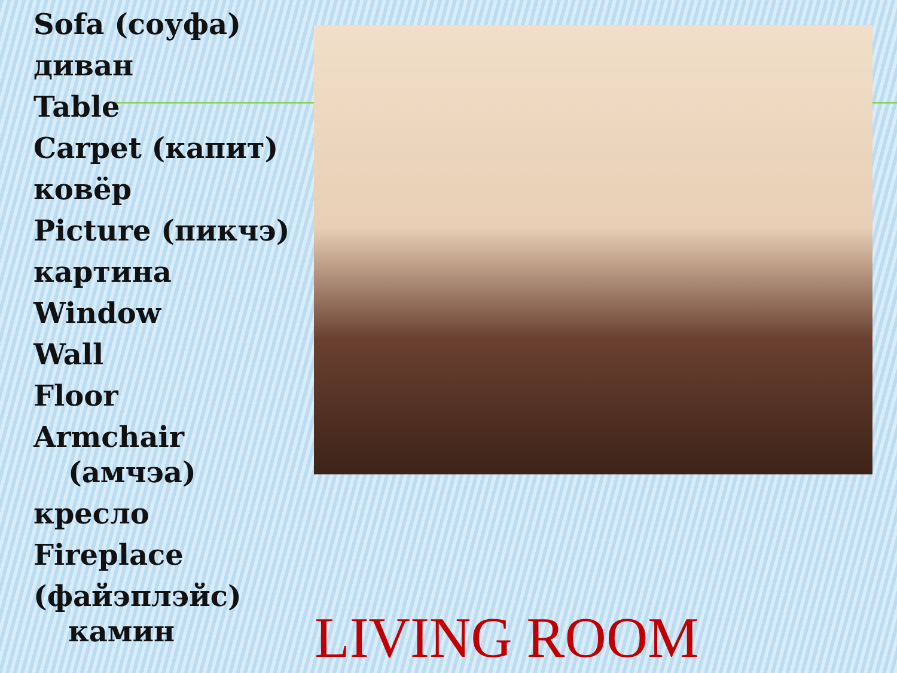Sofa (соуфа)
диван
Table
Carpet (капит)
ковёр
Picture (пикчэ)
картина
Window
Wall
Floor
Armchair
(амчэа)
кресло
Fireplace
(файэплэйс)
камин
LIVING ROOM